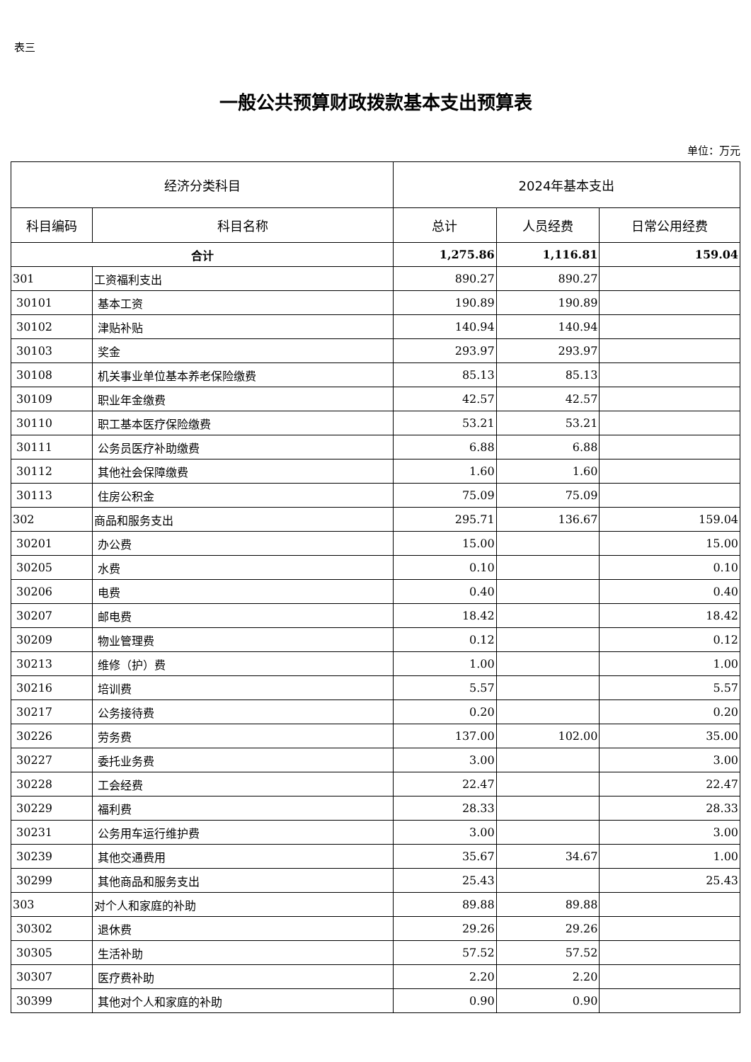表三
一般公共预算财政拨款基本支出预算表
单位：万元
| 经济分类科目 | | 2024年基本支出 | | |
| --- | --- | --- | --- | --- |
| 科目编码 | 科目名称 | 总计 | 人员经费 | 日常公用经费 |
| 合计 | | 1,275.86 | 1,116.81 | 159.04 |
| 301 | 工资福利支出 | 890.27 | 890.27 | |
| 30101 | 基本工资 | 190.89 | 190.89 | |
| 30102 | 津贴补贴 | 140.94 | 140.94 | |
| 30103 | 奖金 | 293.97 | 293.97 | |
| 30108 | 机关事业单位基本养老保险缴费 | 85.13 | 85.13 | |
| 30109 | 职业年金缴费 | 42.57 | 42.57 | |
| 30110 | 职工基本医疗保险缴费 | 53.21 | 53.21 | |
| 30111 | 公务员医疗补助缴费 | 6.88 | 6.88 | |
| 30112 | 其他社会保障缴费 | 1.60 | 1.60 | |
| 30113 | 住房公积金 | 75.09 | 75.09 | |
| 302 | 商品和服务支出 | 295.71 | 136.67 | 159.04 |
| 30201 | 办公费 | 15.00 | | 15.00 |
| 30205 | 水费 | 0.10 | | 0.10 |
| 30206 | 电费 | 0.40 | | 0.40 |
| 30207 | 邮电费 | 18.42 | | 18.42 |
| 30209 | 物业管理费 | 0.12 | | 0.12 |
| 30213 | 维修（护）费 | 1.00 | | 1.00 |
| 30216 | 培训费 | 5.57 | | 5.57 |
| 30217 | 公务接待费 | 0.20 | | 0.20 |
| 30226 | 劳务费 | 137.00 | 102.00 | 35.00 |
| 30227 | 委托业务费 | 3.00 | | 3.00 |
| 30228 | 工会经费 | 22.47 | | 22.47 |
| 30229 | 福利费 | 28.33 | | 28.33 |
| 30231 | 公务用车运行维护费 | 3.00 | | 3.00 |
| 30239 | 其他交通费用 | 35.67 | 34.67 | 1.00 |
| 30299 | 其他商品和服务支出 | 25.43 | | 25.43 |
| 303 | 对个人和家庭的补助 | 89.88 | 89.88 | |
| 30302 | 退休费 | 29.26 | 29.26 | |
| 30305 | 生活补助 | 57.52 | 57.52 | |
| 30307 | 医疗费补助 | 2.20 | 2.20 | |
| 30399 | 其他对个人和家庭的补助 | 0.90 | 0.90 | |